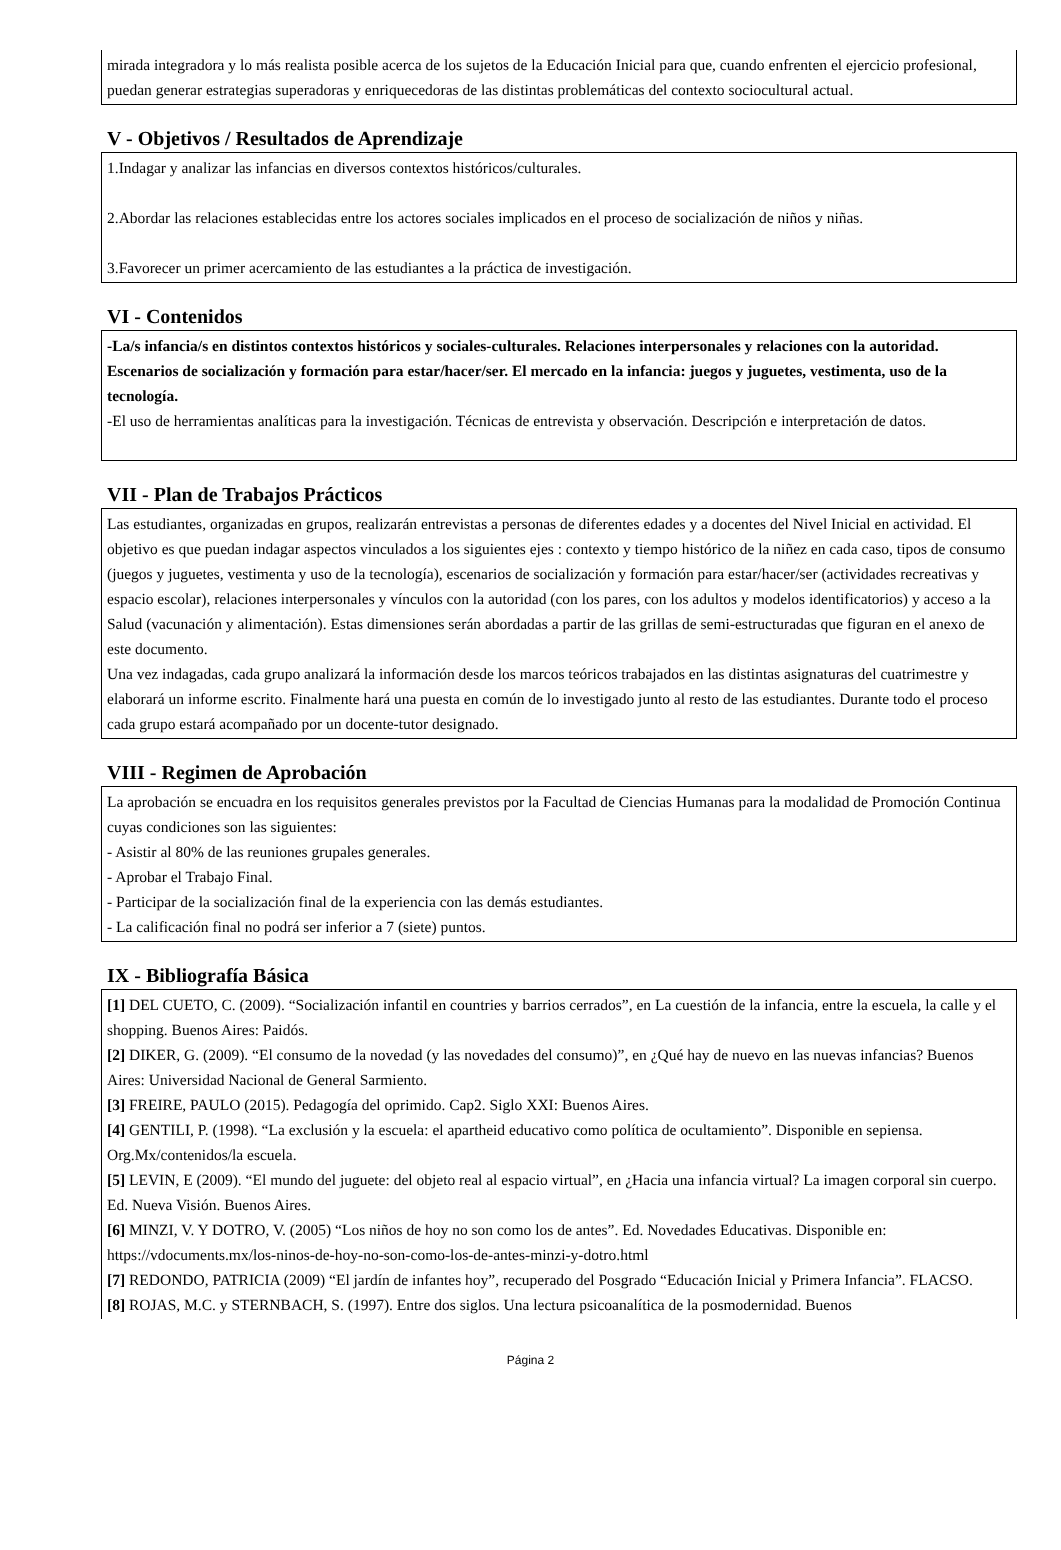mirada integradora y lo más realista posible acerca de los sujetos de la Educación Inicial para que, cuando enfrenten el ejercicio profesional, puedan generar estrategias superadoras y enriquecedoras de las distintas problemáticas del contexto sociocultural actual.
V - Objetivos / Resultados de Aprendizaje
1.Indagar y analizar las infancias en diversos contextos históricos/culturales.
2.Abordar las relaciones establecidas entre los actores sociales implicados en el proceso de socialización de niños y niñas.
3.Favorecer un primer acercamiento de las estudiantes a la práctica de investigación.
VI - Contenidos
-La/s infancia/s en distintos contextos históricos y sociales-culturales. Relaciones interpersonales y relaciones con la autoridad. Escenarios de socialización y formación para estar/hacer/ser. El mercado en la infancia: juegos y juguetes, vestimenta, uso de la tecnología.
-El uso de herramientas analíticas para la investigación. Técnicas de entrevista y observación. Descripción e interpretación de datos.
VII - Plan de Trabajos Prácticos
Las estudiantes, organizadas en grupos, realizarán entrevistas a personas de diferentes edades y a docentes del Nivel Inicial en actividad. El objetivo es que puedan indagar aspectos vinculados a los siguientes ejes : contexto y tiempo histórico de la niñez en cada caso, tipos de consumo (juegos y juguetes, vestimenta y uso de la tecnología), escenarios de socialización y formación para estar/hacer/ser (actividades recreativas y espacio escolar), relaciones interpersonales y vínculos con la autoridad (con los pares, con los adultos y modelos identificatorios) y acceso a la Salud (vacunación y alimentación). Estas dimensiones serán abordadas a partir de las grillas de semi-estructuradas que figuran en el anexo de este documento.
Una vez indagadas, cada grupo analizará la información desde los marcos teóricos trabajados en las distintas asignaturas del cuatrimestre y elaborará un informe escrito. Finalmente hará una puesta en común de lo investigado junto al resto de las estudiantes. Durante todo el proceso cada grupo estará acompañado por un docente-tutor designado.
VIII - Regimen de Aprobación
La aprobación se encuadra en los requisitos generales previstos por la Facultad de Ciencias Humanas para la modalidad de Promoción Continua cuyas condiciones son las siguientes:
- Asistir al 80% de las reuniones grupales generales.
- Aprobar el Trabajo Final.
- Participar de la socialización final de la experiencia con las demás estudiantes.
- La calificación final no podrá ser inferior a 7 (siete) puntos.
IX - Bibliografía Básica
[1] DEL CUETO, C. (2009). “Socialización infantil en countries y barrios cerrados”, en La cuestión de la infancia, entre la escuela, la calle y el shopping. Buenos Aires: Paidós.
[2] DIKER, G. (2009). “El consumo de la novedad (y las novedades del consumo)”, en ¿Qué hay de nuevo en las nuevas infancias? Buenos Aires: Universidad Nacional de General Sarmiento.
[3] FREIRE, PAULO (2015). Pedagogía del oprimido. Cap2. Siglo XXI: Buenos Aires.
[4] GENTILI, P. (1998). “La exclusión y la escuela: el apartheid educativo como política de ocultamiento”. Disponible en sepiensa. Org.Mx/contenidos/la escuela.
[5] LEVIN, E (2009). “El mundo del juguete: del objeto real al espacio virtual”, en ¿Hacia una infancia virtual? La imagen corporal sin cuerpo. Ed. Nueva Visión. Buenos Aires.
[6] MINZI, V. Y DOTRO, V. (2005) “Los niños de hoy no son como los de antes”. Ed. Novedades Educativas. Disponible en: https://vdocuments.mx/los-ninos-de-hoy-no-son-como-los-de-antes-minzi-y-dotro.html
[7] REDONDO, PATRICIA (2009) “El jardín de infantes hoy”, recuperado del Posgrado “Educación Inicial y Primera Infancia”. FLACSO.
[8] ROJAS, M.C. y STERNBACH, S. (1997). Entre dos siglos. Una lectura psicoanalítica de la posmodernidad. Buenos
Página 2